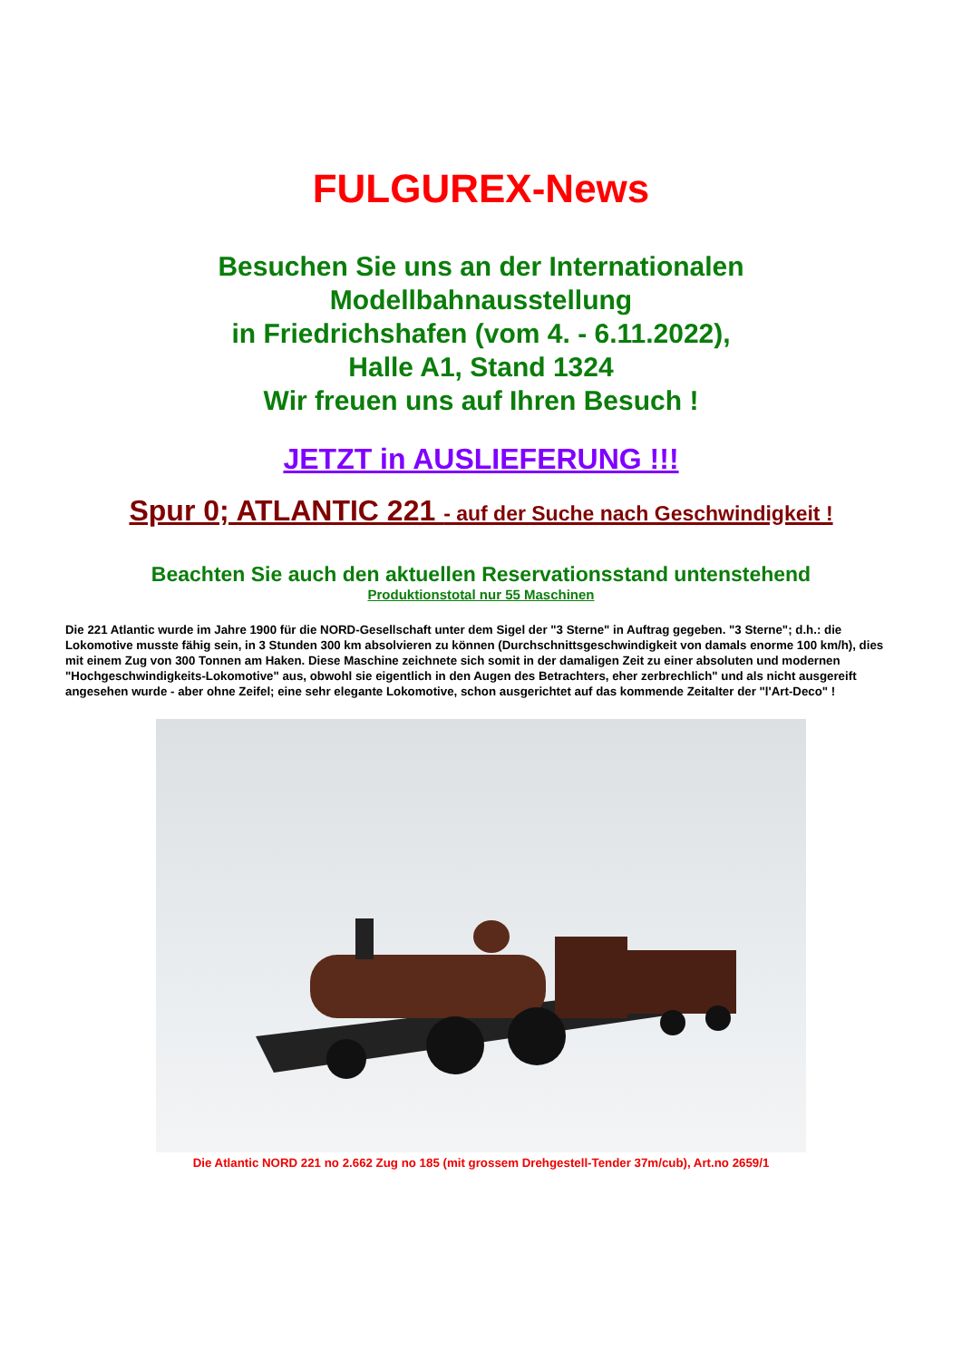FULGUREX-News
Besuchen Sie uns an der Internationalen
Modellbahnausstellung
in Friedrichshafen (vom 4. - 6.11.2022),
Halle A1, Stand 1324
Wir freuen uns auf Ihren Besuch !
JETZT in AUSLIEFERUNG !!!
Spur 0; ATLANTIC 221 - auf der Suche nach Geschwindigkeit !
Beachten Sie auch den aktuellen Reservationsstand untenstehend
Produktionstotal nur 55 Maschinen
Die 221 Atlantic wurde im Jahre 1900 für die NORD-Gesellschaft unter dem Sigel der "3 Sterne" in Auftrag gegeben. "3 Sterne"; d.h.: die Lokomotive musste fähig sein, in 3 Stunden 300 km absolvieren zu können (Durchschnittsgeschwindigkeit von damals enorme 100 km/h), dies mit einem Zug von 300 Tonnen am Haken. Diese Maschine zeichnete sich somit in der damaligen Zeit zu einer absoluten und modernen "Hochgeschwindigkeits-Lokomotive" aus, obwohl sie eigentlich in den Augen des Betrachters, eher zerbrechlich" und als nicht ausgereift angesehen wurde - aber ohne Zeifel; eine sehr elegante Lokomotive, schon ausgerichtet auf das kommende Zeitalter der "l'Art-Deco" !
Die Atlantic NORD 221 no 2.662 Zug no 185 (mit grossem Drehgestell-Tender 37m/cub), Art.no 2659/1